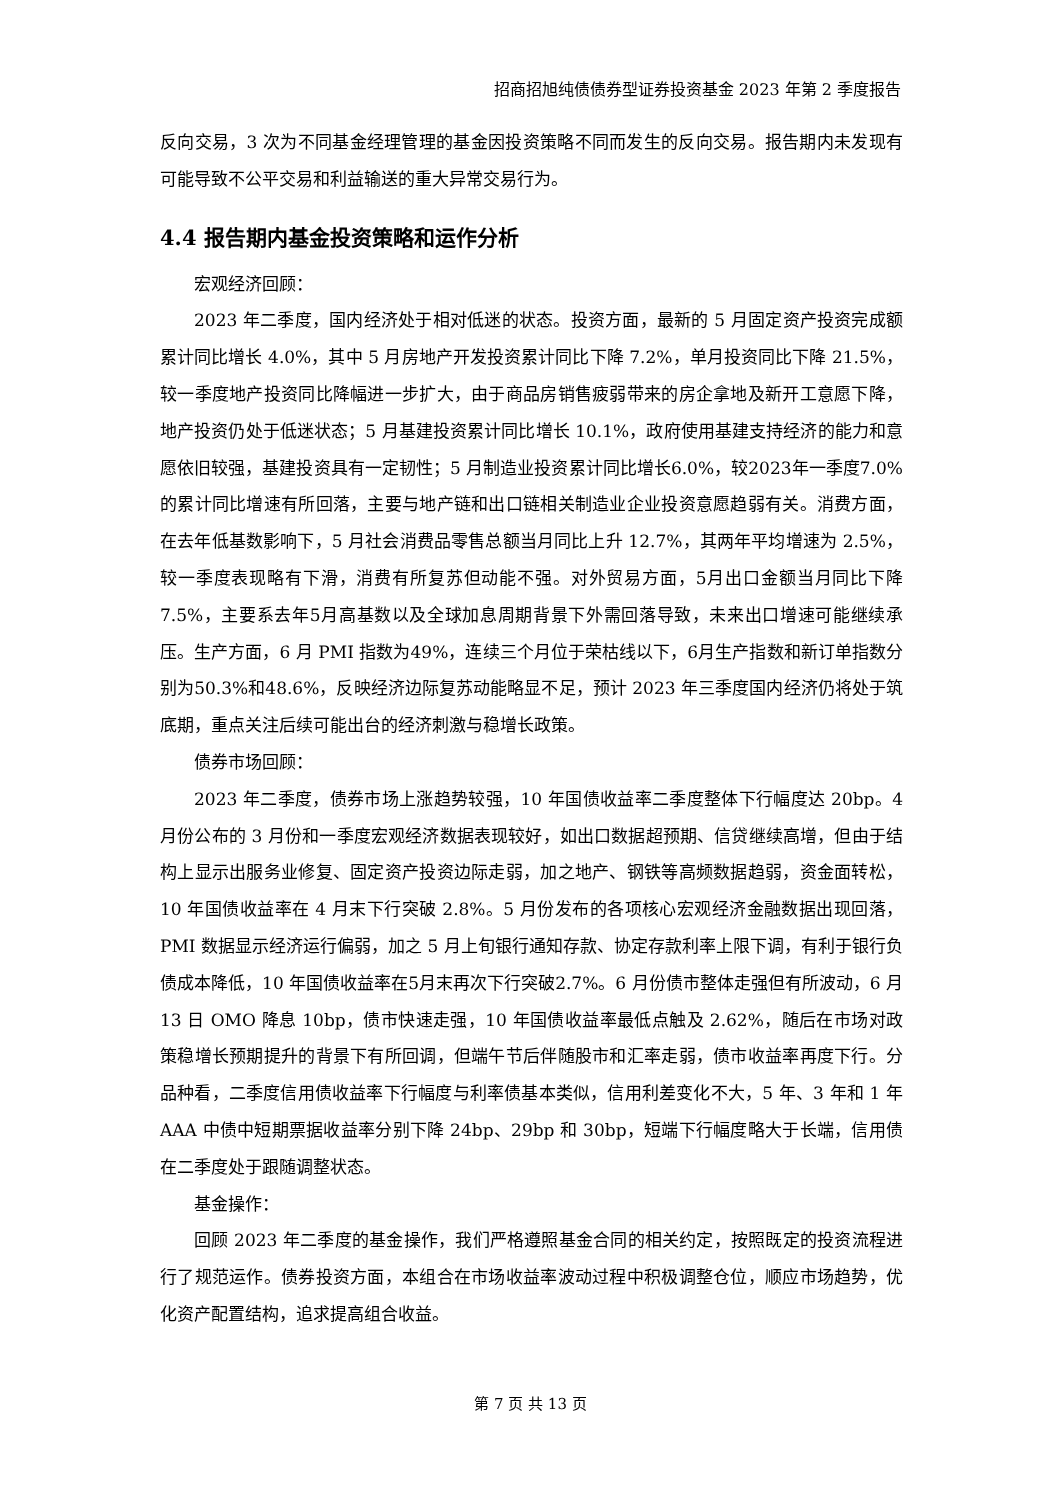招商招旭纯债债券型证券投资基金 2023 年第 2 季度报告
反向交易，3 次为不同基金经理管理的基金因投资策略不同而发生的反向交易。报告期内未发现有可能导致不公平交易和利益输送的重大异常交易行为。
4.4 报告期内基金投资策略和运作分析
宏观经济回顾：
2023 年二季度，国内经济处于相对低迷的状态。投资方面，最新的 5 月固定资产投资完成额累计同比增长 4.0%，其中 5 月房地产开发投资累计同比下降 7.2%，单月投资同比下降 21.5%，较一季度地产投资同比降幅进一步扩大，由于商品房销售疲弱带来的房企拿地及新开工意愿下降，地产投资仍处于低迷状态；5 月基建投资累计同比增长 10.1%，政府使用基建支持经济的能力和意愿依旧较强，基建投资具有一定韧性；5 月制造业投资累计同比增长6.0%，较2023年一季度7.0%的累计同比增速有所回落，主要与地产链和出口链相关制造业企业投资意愿趋弱有关。消费方面，在去年低基数影响下，5 月社会消费品零售总额当月同比上升 12.7%，其两年平均增速为 2.5%，较一季度表现略有下滑，消费有所复苏但动能不强。对外贸易方面，5月出口金额当月同比下降7.5%，主要系去年5月高基数以及全球加息周期背景下外需回落导致，未来出口增速可能继续承压。生产方面，6 月 PMI 指数为49%，连续三个月位于荣枯线以下，6月生产指数和新订单指数分别为50.3%和48.6%，反映经济边际复苏动能略显不足，预计 2023 年三季度国内经济仍将处于筑底期，重点关注后续可能出台的经济刺激与稳增长政策。
债券市场回顾：
2023 年二季度，债券市场上涨趋势较强，10 年国债收益率二季度整体下行幅度达 20bp。4 月份公布的 3 月份和一季度宏观经济数据表现较好，如出口数据超预期、信贷继续高增，但由于结构上显示出服务业修复、固定资产投资边际走弱，加之地产、钢铁等高频数据趋弱，资金面转松，10 年国债收益率在 4 月末下行突破 2.8%。5 月份发布的各项核心宏观经济金融数据出现回落，PMI 数据显示经济运行偏弱，加之 5 月上旬银行通知存款、协定存款利率上限下调，有利于银行负债成本降低，10 年国债收益率在5月末再次下行突破2.7%。6 月份债市整体走强但有所波动，6 月 13 日 OMO 降息 10bp，债市快速走强，10 年国债收益率最低点触及 2.62%，随后在市场对政策稳增长预期提升的背景下有所回调，但端午节后伴随股市和汇率走弱，债市收益率再度下行。分品种看，二季度信用债收益率下行幅度与利率债基本类似，信用利差变化不大，5 年、3 年和 1 年 AAA 中债中短期票据收益率分别下降 24bp、29bp 和 30bp，短端下行幅度略大于长端，信用债在二季度处于跟随调整状态。
基金操作：
回顾 2023 年二季度的基金操作，我们严格遵照基金合同的相关约定，按照既定的投资流程进行了规范运作。债券投资方面，本组合在市场收益率波动过程中积极调整仓位，顺应市场趋势，优化资产配置结构，追求提高组合收益。
第 7 页 共 13 页